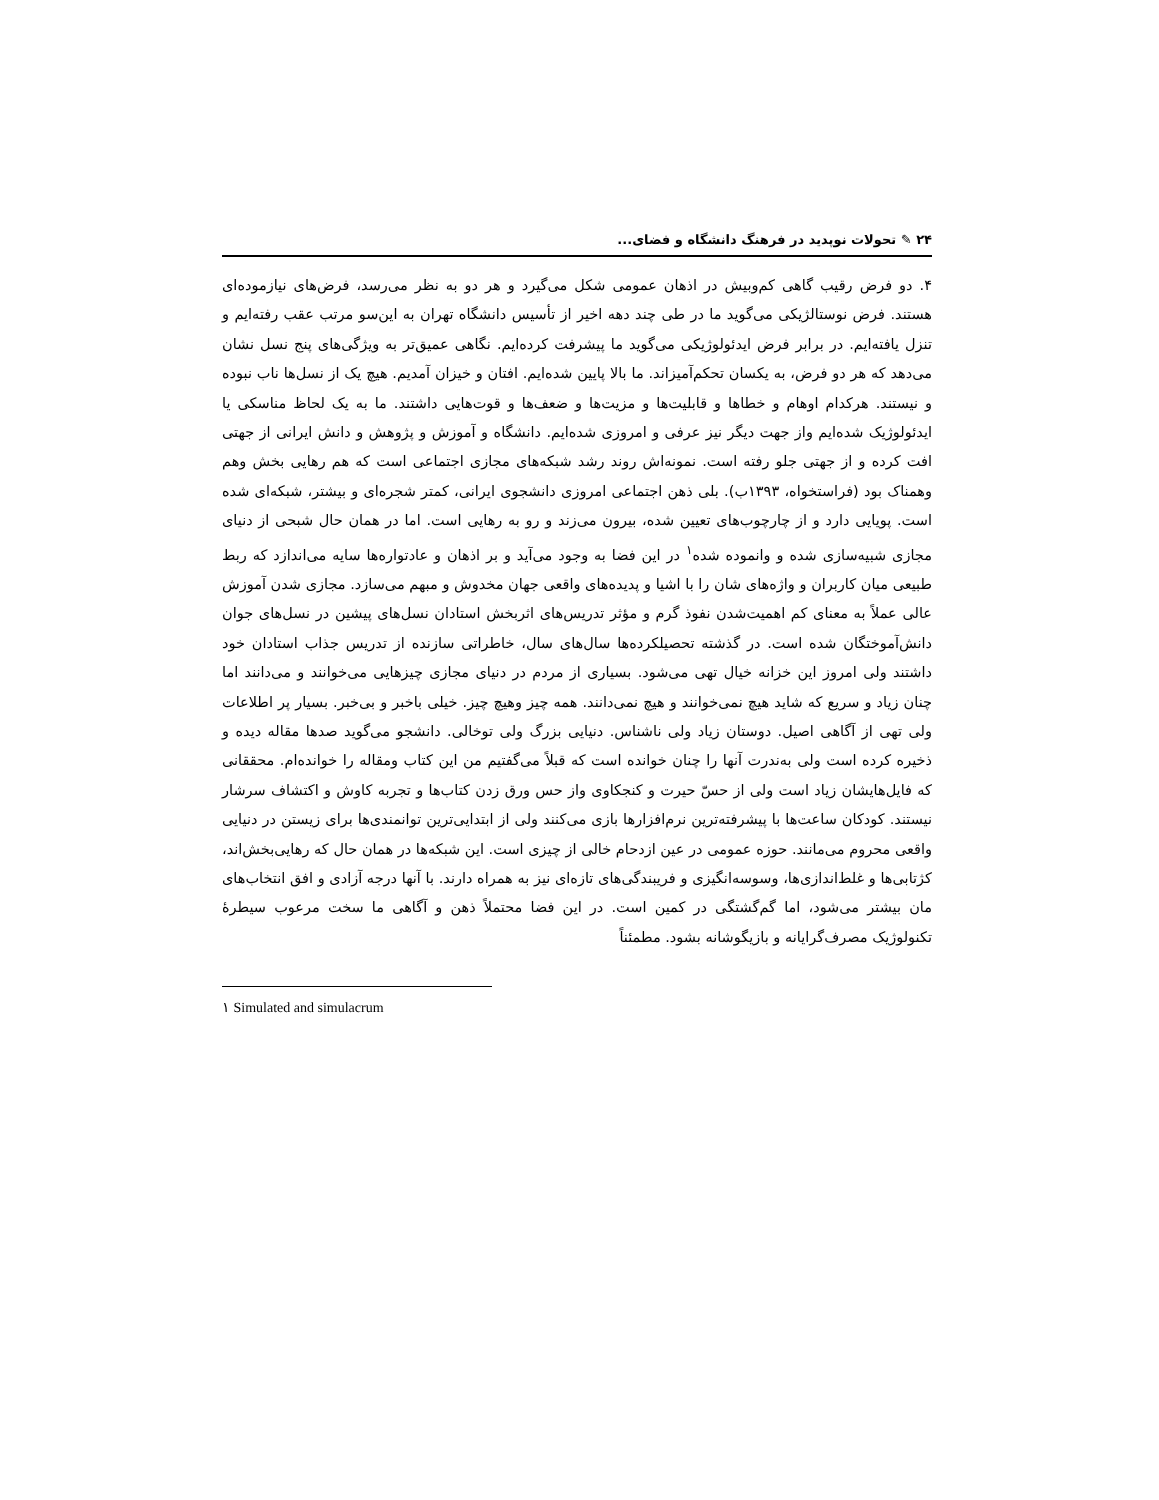۲۴ ✎ تحولات نوپدید در فرهنگ دانشگاه و فضای...
۴. دو فرض رقیب گاهی کم‌وبیش در اذهان عمومی شکل می‌گیرد و هر دو به نظر می‌رسد، فرض‌های نیازموده‌ای هستند. فرض نوستالژیکی می‌گوید ما در طی چند دهه اخیر از تأسیس دانشگاه تهران به این‌سو مرتب عقب رفته‌ایم و تنزل یافته‌ایم. در برابر فرض ایدئولوژیکی می‌گوید ما پیشرفت کرده‌ایم. نگاهی عمیق‌تر به ویژگی‌های پنج نسل نشان می‌دهد که هر دو فرض، به یکسان تحکم‌آمیزاند. ما بالا پایین شده‌ایم. افتان و خیزان آمدیم. هیچ یک از نسل‌ها ناب نبوده و نیستند. هرکدام اوهام و خطاها و قابلیت‌ها و مزیت‌ها و ضعف‌ها و قوت‌هایی داشتند. ما به یک لحاظ مناسکی یا ایدئولوژیک شده‌ایم واز جهت دیگر نیز عرفی و امروزی شده‌ایم. دانشگاه و آموزش و پژوهش و دانش ایرانی از جهتی افت کرده و از جهتی جلو رفته است. نمونه‌اش روند رشد شبکه‌های مجازی اجتماعی است که هم رهایی بخش وهم وهمناک بود (فراستخواه، ۱۳۹۳ب). بلی ذهن اجتماعی امروزی دانشجوی ایرانی، کمتر شجره‌ای و بیشتر، شبکه‌ای شده است. پویایی دارد و از چارچوب‌های تعیین شده، بیرون می‌زند و رو به رهایی است. اما در همان حال شبحی از دنیای مجازی شبیه‌سازی شده و وانموده شده<sup>۱</sup> در این فضا به وجود می‌آید و بر اذهان و عادتواره‌ها سایه می‌اندازد که ربط طبیعی میان کاربران و واژه‌های شان را با اشیا و پدیده‌های واقعی جهان مخدوش و مبهم می‌سازد. مجازی شدن آموزش عالی عملاً به معنای کم اهمیت‌شدن نفوذ گرم و مؤثر تدریس‌های اثربخش استادان نسل‌های پیشین در نسل‌های جوان دانش‌آموختگان شده است. در گذشته تحصیلکرده‌ها سال‌های سال، خاطراتی سازنده از تدریس جذاب استادان خود داشتند ولی امروز این خزانه خیال تهی می‌شود. بسیاری از مردم در دنیای مجازی چیزهایی می‌خوانند و می‌دانند اما چنان زیاد و سریع که شاید هیچ نمی‌خوانند و هیچ نمی‌دانند. همه چیز وهیچ چیز. خیلی باخبر و بی‌خبر. بسیار پر اطلاعات ولی تهی از آگاهی اصیل. دوستان زیاد ولی ناشناس. دنیایی بزرگ ولی توخالی. دانشجو می‌گوید صدها مقاله دیده و ذخیره کرده است ولی به‌ندرت آنها را چنان خوانده است که قبلاً می‌گفتیم من این کتاب ومقاله را خوانده‌ام. محققانی که فایل‌هایشان زیاد است ولی از حسّ حیرت و کنجکاوی واز حس ورق زدن کتاب‌ها و تجربه کاوش و اکتشاف سرشار نیستند. کودکان ساعت‌ها با پیشرفته‌ترین نرم‌افزارها بازی می‌کنند ولی از ابتدایی‌ترین توانمندی‌ها برای زیستن در دنیایی واقعی محروم می‌مانند. حوزه عمومی در عین ازدحام خالی از چیزی است. این شبکه‌ها در همان حال که رهایی‌بخش‌اند، کژتابی‌ها و غلط‌اندازی‌ها، وسوسه‌انگیزی و فریبندگی‌های تازه‌ای نیز به همراه دارند. با آنها درجه آزادی و افق انتخاب‌های مان بیشتر می‌شود، اما گم‌گشتگی در کمین است. در این فضا محتملاً ذهن و آگاهی ما سخت مرعوب سیطرهٔ تکنولوژیک مصرف‌گرایانه و بازیگوشانه بشود. مطمئناً
۱ Simulated and simulacrum